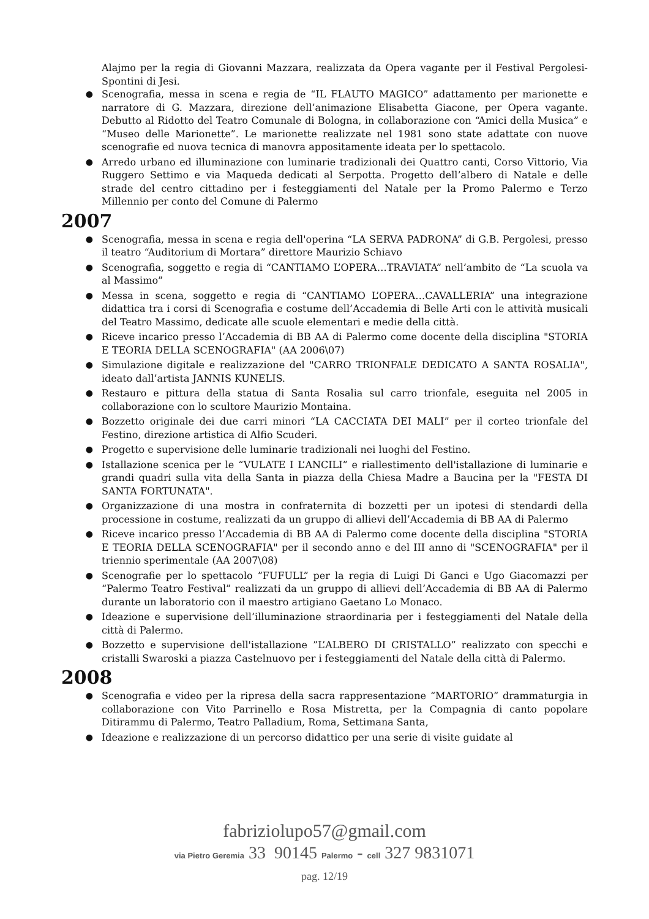Alajmo per la regia di Giovanni Mazzara, realizzata da Opera vagante per il Festival Pergolesi- Spontini di Jesi.
● Scenografia, messa in scena e regia de “IL FLAUTO MAGICO” adattamento per marionette e narratore di G. Mazzara, direzione dell’animazione Elisabetta Giacone, per Opera vagante. Debutto al Ridotto del Teatro Comunale di Bologna, in collaborazione con “Amici della Musica” e “Museo delle Marionette”. Le marionette realizzate nel 1981 sono state adattate con nuove scenografie ed nuova tecnica di manovra appositamente ideata per lo spettacolo.
● Arredo urbano ed illuminazione con luminarie tradizionali dei Quattro canti, Corso Vittorio, Via Ruggero Settimo e via Maqueda dedicati al Serpotta. Progetto dell’albero di Natale e delle strade del centro cittadino per i festeggiamenti del Natale per la Promo Palermo e Terzo Millennio per conto del Comune di Palermo
2007
● Scenografia, messa in scena e regia dell'operina “LA SERVA PADRONA” di G.B. Pergolesi, presso il teatro “Auditorium di Mortara” direttore Maurizio Schiavo
● Scenografia, soggetto e regia di “CANTIAMO L’OPERA…TRAVIATA” nell’ambito de “La scuola va al Massimo”
● Messa in scena, soggetto e regia di “CANTIAMO L’OPERA…CAVALLERIA” una integrazione didattica tra i corsi di Scenografia e costume dell’Accademia di Belle Arti con le attività musicali del Teatro Massimo, dedicate alle scuole elementari e medie della città.
● Riceve incarico presso l’Accademia di BB AA di Palermo come docente della disciplina "STORIA E TEORIA DELLA SCENOGRAFIA" (AA 2006\07)
● Simulazione digitale e realizzazione del "CARRO TRIONFALE DEDICATO A SANTA ROSALIA", ideato dall’artista JANNIS KUNELIS.
● Restauro e pittura della statua di Santa Rosalia sul carro trionfale, eseguita nel 2005 in collaborazione con lo scultore Maurizio Montaina.
● Bozzetto originale dei due carri minori “LA CACCIATA DEI MALI” per il corteo trionfale del Festino, direzione artistica di Alfio Scuderi.
● Progetto e supervisione delle luminarie tradizionali nei luoghi del Festino.
● Istallazione scenica per le “VULATE I L’ANCILI” e riallestimento dell'istallazione di luminarie e grandi quadri sulla vita della Santa in piazza della Chiesa Madre a Baucina per la "FESTA DI SANTA FORTUNATA".
● Organizzazione di una mostra in confraternita di bozzetti per un ipotesi di stendardi della processione in costume, realizzati da un gruppo di allievi dell’Accademia di BB AA di Palermo
● Riceve incarico presso l’Accademia di BB AA di Palermo come docente della disciplina "STORIA E TEORIA DELLA SCENOGRAFIA" per il secondo anno e del III anno di "SCENOGRAFIA" per il triennio sperimentale (AA 2007\08)
● Scenografie per lo spettacolo ”FUFULL” per la regia di Luigi Di Ganci e Ugo Giacomazzi per “Palermo Teatro Festival” realizzati da un gruppo di allievi dell’Accademia di BB AA di Palermo durante un laboratorio con il maestro artigiano Gaetano Lo Monaco.
● Ideazione e supervisione dell’illuminazione straordinaria per i festeggiamenti del Natale della città di Palermo.
● Bozzetto e supervisione dell'istallazione ”L’ALBERO DI CRISTALLO” realizzato con specchi e cristalli Swaroski a piazza Castelnuovo per i festeggiamenti del Natale della città di Palermo.
2008
● Scenografia e video per la ripresa della sacra rappresentazione “MARTORIO” drammaturgia in collaborazione con Vito Parrinello e Rosa Mistretta, per la Compagnia di canto popolare Ditirammu di Palermo, Teatro Palladium, Roma, Settimana Santa,
● Ideazione e realizzazione di un percorso didattico per una serie di visite guidate al
fabriziolupo57@gmail.com
via Pietro Geremia 33 90145 Palermo - cell 327 9831071
pag. 12/19